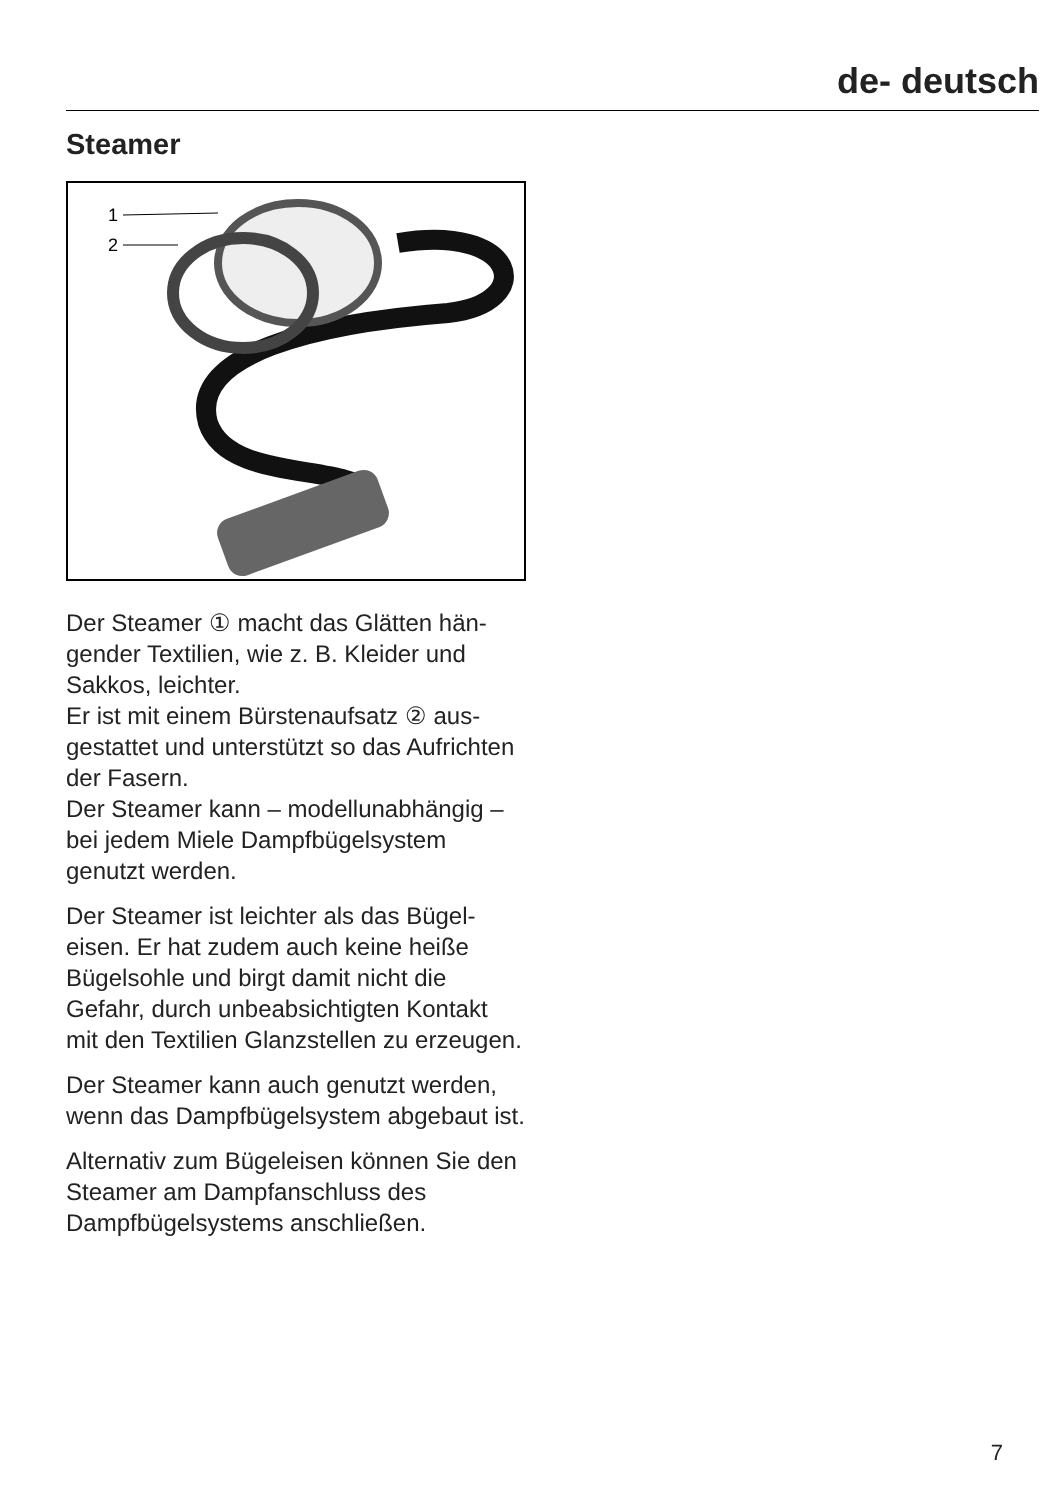de- deutsch
Steamer
1
2
Der Steamer ① macht das Glätten hän­gender Textilien, wie z. B. Kleider und Sakkos, leichter.
Er ist mit einem Bürstenaufsatz ② aus­gestattet und unterstützt so das Auf­richten der Fasern.
Der Steamer kann – modellunabhängig – bei jedem Miele Dampfbügelsystem genutzt werden.
Der Steamer ist leichter als das Bügel­eisen. Er hat zudem auch keine heiße Bügelsohle und birgt damit nicht die Gefahr, durch unbeabsichtigten Kon­takt mit den Textilien Glanzstellen zu er­zeugen.
Der Steamer kann auch genutzt wer­den, wenn das Dampfbügelsystem ab­gebaut ist.
Alternativ zum Bügeleisen können Sie den Steamer am Dampfanschluss des Dampfbügelsystems anschließen.
7